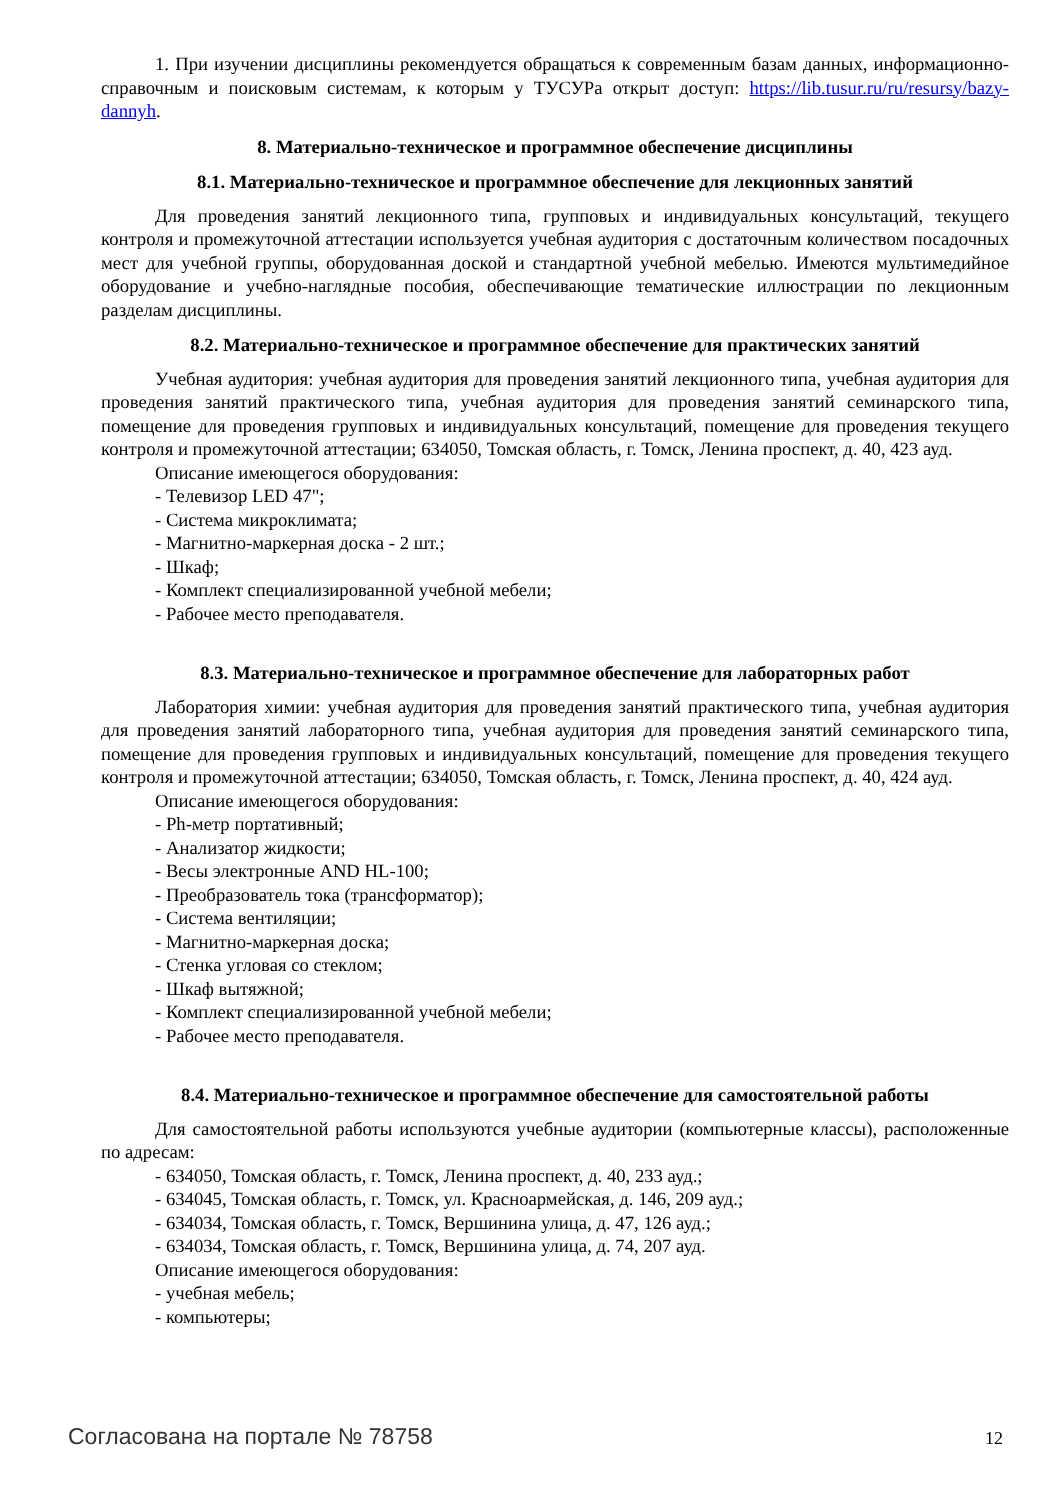1. При изучении дисциплины рекомендуется обращаться к современным базам данных, информационно-справочным и поисковым системам, к которым у ТУСУРа открыт доступ: https://lib.tusur.ru/ru/resursy/bazy-dannyh.
8. Материально-техническое и программное обеспечение дисциплины
8.1. Материально-техническое и программное обеспечение для лекционных занятий
Для проведения занятий лекционного типа, групповых и индивидуальных консультаций, текущего контроля и промежуточной аттестации используется учебная аудитория с достаточным количеством посадочных мест для учебной группы, оборудованная доской и стандартной учебной мебелью. Имеются мультимедийное оборудование и учебно-наглядные пособия, обеспечивающие тематические иллюстрации по лекционным разделам дисциплины.
8.2. Материально-техническое и программное обеспечение для практических занятий
Учебная аудитория: учебная аудитория для проведения занятий лекционного типа, учебная аудитория для проведения занятий практического типа, учебная аудитория для проведения занятий семинарского типа, помещение для проведения групповых и индивидуальных консультаций, помещение для проведения текущего контроля и промежуточной аттестации; 634050, Томская область, г. Томск, Ленина проспект, д. 40, 423 ауд.
Описание имеющегося оборудования:
- Телевизор LED 47";
- Система микроклимата;
- Магнитно-маркерная доска - 2 шт.;
- Шкаф;
- Комплект специализированной учебной мебели;
- Рабочее место преподавателя.
8.3. Материально-техническое и программное обеспечение для лабораторных работ
Лаборатория химии: учебная аудитория для проведения занятий практического типа, учебная аудитория для проведения занятий лабораторного типа, учебная аудитория для проведения занятий семинарского типа, помещение для проведения групповых и индивидуальных консультаций, помещение для проведения текущего контроля и промежуточной аттестации; 634050, Томская область, г. Томск, Ленина проспект, д. 40, 424 ауд.
Описание имеющегося оборудования:
- Ph-метр портативный;
- Анализатор жидкости;
- Весы электронные AND HL-100;
- Преобразователь тока (трансформатор);
- Система вентиляции;
- Магнитно-маркерная доска;
- Стенка угловая со стеклом;
- Шкаф вытяжной;
- Комплект специализированной учебной мебели;
- Рабочее место преподавателя.
8.4. Материально-техническое и программное обеспечение для самостоятельной работы
Для самостоятельной работы используются учебные аудитории (компьютерные классы), расположенные по адресам:
- 634050, Томская область, г. Томск, Ленина проспект, д. 40, 233 ауд.;
- 634045, Томская область, г. Томск, ул. Красноармейская, д. 146, 209 ауд.;
- 634034, Томская область, г. Томск, Вершинина улица, д. 47, 126 ауд.;
- 634034, Томская область, г. Томск, Вершинина улица, д. 74, 207 ауд.
Описание имеющегося оборудования:
- учебная мебель;
- компьютеры;
Согласована на портале № 78758 12